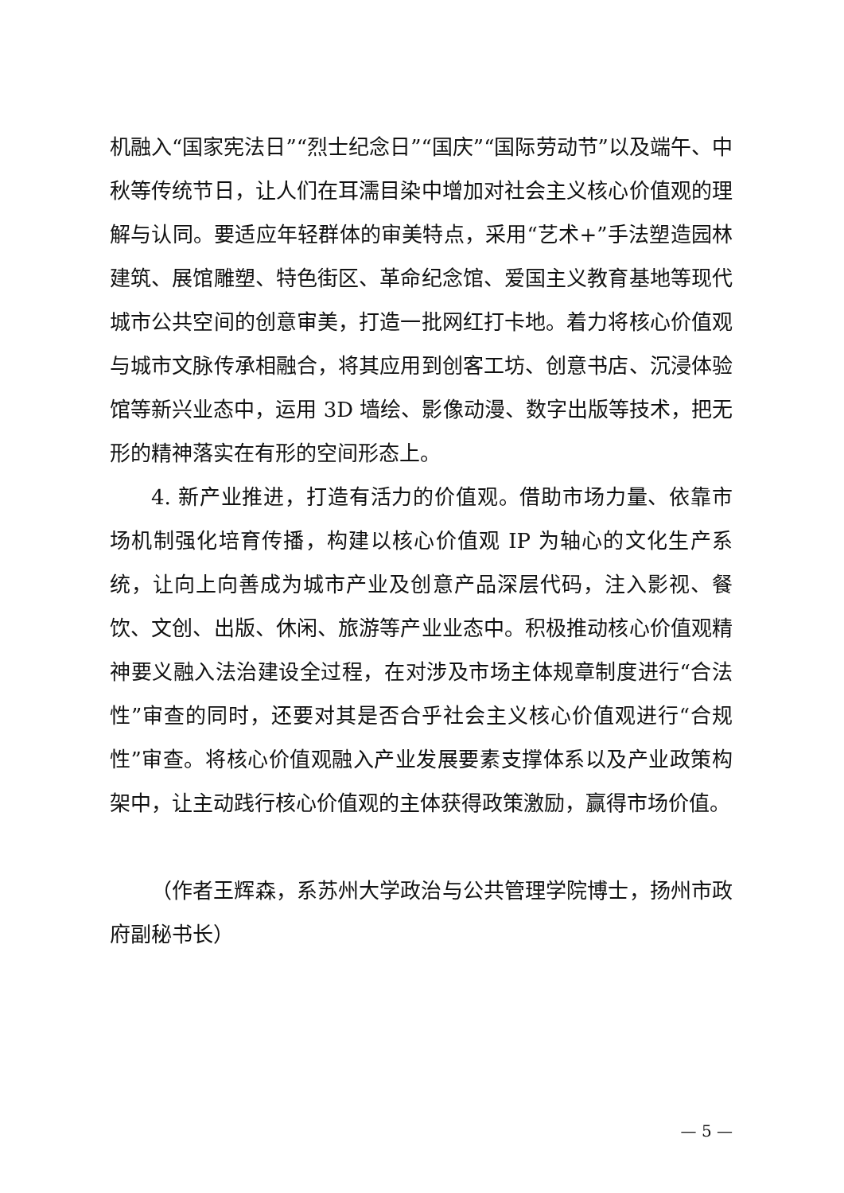机融入“国家宪法日”“烈士纪念日”“国庆”“国际劳动节”以及端午、中秋等传统节日，让人们在耳濡目染中增加对社会主义核心价值观的理解与认同。要适应年轻群体的审美特点，采用“艺术+”手法塑造园林建筑、展馆雕塑、特色街区、革命纪念馆、爱国主义教育基地等现代城市公共空间的创意审美，打造一批网红打卡地。着力将核心价值观与城市文脉传承相融合，将其应用到创客工坊、创意书店、沉浸体验馆等新兴业态中，运用 3D 墙绘、影像动漫、数字出版等技术，把无形的精神落实在有形的空间形态上。
4. 新产业推进，打造有活力的价值观。借助市场力量、依靠市场机制强化培育传播，构建以核心价值观 IP 为轴心的文化生产系统，让向上向善成为城市产业及创意产品深层代码，注入影视、餐饮、文创、出版、休闲、旅游等产业业态中。积极推动核心价值观精神要义融入法治建设全过程，在对涉及市场主体规章制度进行“合法性”审查的同时，还要对其是否合乎社会主义核心价值观进行“合规性”审查。将核心价值观融入产业发展要素支撑体系以及产业政策构架中，让主动践行核心价值观的主体获得政策激励，赢得市场价值。
（作者王辉森，系苏州大学政治与公共管理学院博士，扬州市政府副秘书长）
— 5 —